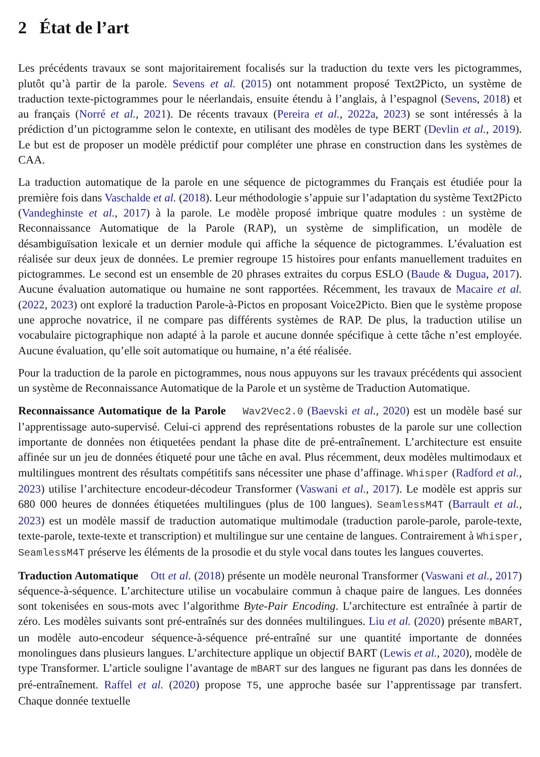2 État de l’art
Les précédents travaux se sont majoritairement focalisés sur la traduction du texte vers les pictogrammes, plutôt qu’à partir de la parole. Sevens et al. (2015) ont notamment proposé Text2Picto, un système de traduction texte-pictogrammes pour le néerlandais, ensuite étendu à l’anglais, à l’espagnol (Sevens, 2018) et au français (Norré et al., 2021). De récents travaux (Pereira et al., 2022a, 2023) se sont intéressés à la prédiction d’un pictogramme selon le contexte, en utilisant des modèles de type BERT (Devlin et al., 2019). Le but est de proposer un modèle prédictif pour compléter une phrase en construction dans les systèmes de CAA.
La traduction automatique de la parole en une séquence de pictogrammes du Français est étudiée pour la première fois dans Vaschalde et al. (2018). Leur méthodologie s’appuie sur l’adaptation du système Text2Picto (Vandeghinste et al., 2017) à la parole. Le modèle proposé imbrique quatre modules : un système de Reconnaissance Automatique de la Parole (RAP), un système de simplification, un modèle de désambiguïsation lexicale et un dernier module qui affiche la séquence de pictogrammes. L’évaluation est réalisée sur deux jeux de données. Le premier regroupe 15 histoires pour enfants manuellement traduites en pictogrammes. Le second est un ensemble de 20 phrases extraites du corpus ESLO (Baude & Dugua, 2017). Aucune évaluation automatique ou humaine ne sont rapportées. Récemment, les travaux de Macaire et al. (2022, 2023) ont exploré la traduction Parole-à-Pictos en proposant Voice2Picto. Bien que le système propose une approche novatrice, il ne compare pas différents systèmes de RAP. De plus, la traduction utilise un vocabulaire pictographique non adapté à la parole et aucune donnée spécifique à cette tâche n’est employée. Aucune évaluation, qu’elle soit automatique ou humaine, n’a été réalisée.
Pour la traduction de la parole en pictogrammes, nous nous appuyons sur les travaux précédents qui associent un système de Reconnaissance Automatique de la Parole et un système de Traduction Automatique.
Reconnaissance Automatique de la Parole Wav2Vec2.0 (Baevski et al., 2020) est un modèle basé sur l’apprentissage auto-supervisé. Celui-ci apprend des représentations robustes de la parole sur une collection importante de données non étiquetées pendant la phase dite de pré-entraînement. L’architecture est ensuite affinée sur un jeu de données étiqueté pour une tâche en aval. Plus récemment, deux modèles multimodaux et multilingues montrent des résultats compétitifs sans nécessiter une phase d’affinage. Whisper (Radford et al., 2023) utilise l’architecture encodeur-décodeur Transformer (Vaswani et al., 2017). Le modèle est appris sur 680 000 heures de données étiquetées multilingues (plus de 100 langues). SeamlessM4T (Barrault et al., 2023) est un modèle massif de traduction automatique multimodale (traduction parole-parole, parole-texte, texte-parole, texte-texte et transcription) et multilingue sur une centaine de langues. Contrairement à Whisper, SeamlessM4T préserve les éléments de la prosodie et du style vocal dans toutes les langues couvertes.
Traduction Automatique Ott et al. (2018) présente un modèle neuronal Transformer (Vaswani et al., 2017) séquence-à-séquence. L’architecture utilise un vocabulaire commun à chaque paire de langues. Les données sont tokenisées en sous-mots avec l’algorithme Byte-Pair Encoding. L’architecture est entraînée à partir de zéro. Les modèles suivants sont pré-entraînés sur des données multilingues. Liu et al. (2020) présente mBART, un modèle auto-encodeur séquence-à-séquence pré-entraîné sur une quantité importante de données monolingues dans plusieurs langues. L’architecture applique un objectif BART (Lewis et al., 2020), modèle de type Transformer. L’article souligne l’avantage de mBART sur des langues ne figurant pas dans les données de pré-entraînement. Raffel et al. (2020) propose T5, une approche basée sur l’apprentissage par transfert. Chaque donnée textuelle